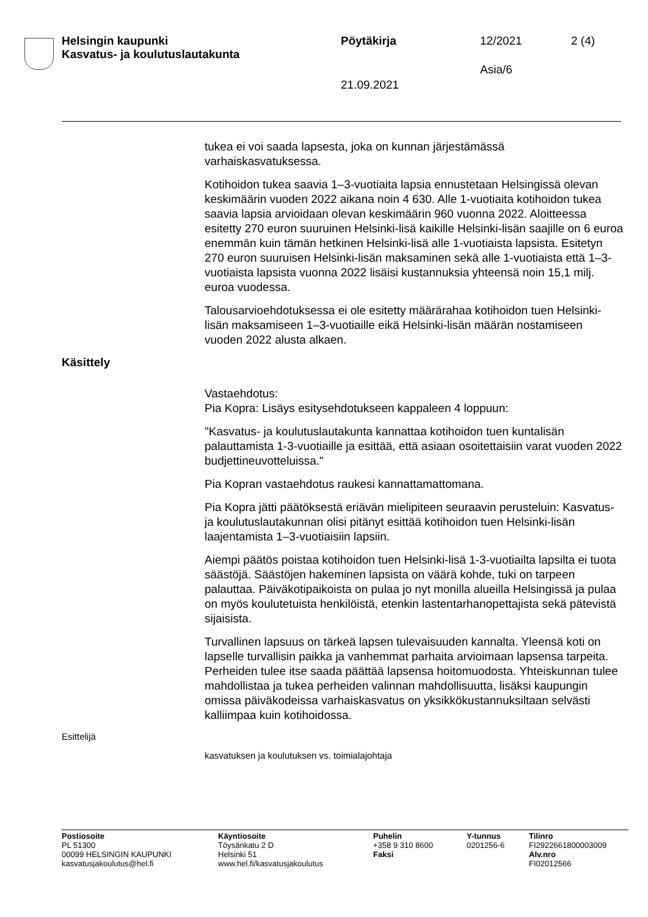Helsingin kaupunki
Kasvatus- ja koulutuslautakunta
Pöytäkirja 12/2021 2 (4)
Asia/6
21.09.2021
tukea ei voi saada lapsesta, joka on kunnan järjestämässä varhaiskasvatuksessa.
Kotihoidon tukea saavia 1–3-vuotiaita lapsia ennustetaan Helsingissä olevan keskimäärin vuoden 2022 aikana noin 4 630. Alle 1-vuotiaita kotihoidon tukea saavia lapsia arvioidaan olevan keskimäärin 960 vuonna 2022. Aloitteessa esitetty 270 euron suuruinen Helsinki-lisä kaikille Helsinki-lisän saajille on 6 euroa enemmän kuin tämän hetkinen Helsinki-lisä alle 1-vuotiaista lapsista. Esitetyn 270 euron suuruisen Helsinki-lisän maksaminen sekä alle 1-vuotiaista että 1–3-vuotiaista lapsista vuonna 2022 lisäisi kustannuksia yhteensä noin 15,1 milj. euroa vuodessa.
Talousarvioehdotuksessa ei ole esitetty määrärahaa kotihoidon tuen Helsinki-lisän maksamiseen 1–3-vuotiaille eikä Helsinki-lisän määrän nostamiseen vuoden 2022 alusta alkaen.
Käsittely
Vastaehdotus:
Pia Kopra: Lisäys esitysehdotukseen kappaleen 4 loppuun:
"Kasvatus- ja koulutuslautakunta kannattaa kotihoidon tuen kuntalisän palauttamista 1-3-vuotiaille ja esittää, että asiaan osoitettaisiin varat vuoden 2022 budjettineuvotteluissa."
Pia Kopran vastaehdotus raukesi kannattamattomana.
Pia Kopra jätti päätöksestä eriävän mielipiteen seuraavin perusteluin: Kasvatus- ja koulutuslautakunnan olisi pitänyt esittää kotihoidon tuen Helsinki-lisän laajentamista 1–3-vuotiaisiin lapsiin.
Aiempi päätös poistaa kotihoidon tuen Helsinki-lisä 1-3-vuotiailta lapsilta ei tuota säästöjä. Säästöjen hakeminen lapsista on väärä kohde, tuki on tarpeen palauttaa. Päiväkotipaikoista on pulaa jo nyt monilla alueilla Helsingissä ja pulaa on myös koulutetuista henkilöistä, etenkin lastentarhanopettajista sekä pätevistä sijaisista.
Turvallinen lapsuus on tärkeä lapsen tulevaisuuden kannalta. Yleensä koti on lapselle turvallisin paikka ja vanhemmat parhaita arvioimaan lapsensa tarpeita. Perheiden tulee itse saada päättää lapsensa hoitomuodosta. Yhteiskunnan tulee mahdollistaa ja tukea perheiden valinnan mahdollisuutta, lisäksi kaupungin omissa päiväkodeissa varhaiskasvatus on yksikkökustannuksiltaan selvästi kalliimpaa kuin kotihoidossa.
Esittelijä
kasvatuksen ja koulutuksen vs. toimialajohtaja
Postiosoite
PL 51300
00099 HELSINGIN KAUPUNKI
kasvatusjakoulutus@hel.fi
Käyntiosoite
Töysänkatu 2 D
Helsinki 51
www.hel.fi/kasvatusjakoulutus
Puhelin
+358 9 310 8600
Faksi
Y-tunnus
0201256-6
Tilinro
FI2922661800003009
Alv.nro
FI02012566